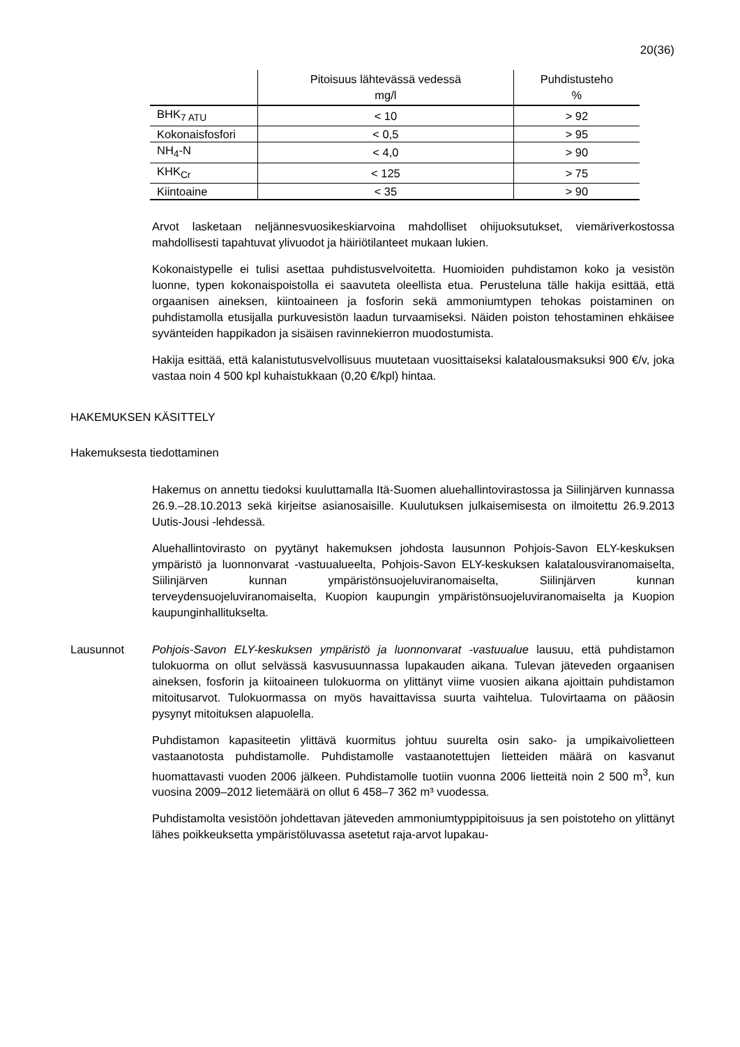20(36)
| | Pitoisuus lähtevässä vedessä mg/l | Puhdistusteho % |
| --- | --- | --- |
| BHK<sub>7 ATU</sub> | < 10 | > 92 |
| Kokonaisfosfori | < 0,5 | > 95 |
| NH<sub>4</sub>-N | < 4,0 | > 90 |
| KHK<sub>Cr</sub> | < 125 | > 75 |
| Kiintoaine | < 35 | > 90 |
Arvot lasketaan neljännesvuosikeskiarvoina mahdolliset ohijuoksutukset, viemäriverkostossa mahdollisesti tapahtuvat ylivuodot ja häiriötilanteet mukaan lukien.
Kokonaistypelle ei tulisi asettaa puhdistusvelvoitetta. Huomioiden puhdistamon koko ja vesistön luonne, typen kokonaispoistolla ei saavuteta oleellista etua. Perusteluna tälle hakija esittää, että orgaanisen aineksen, kiintoaineen ja fosforin sekä ammoniumtypen tehokas poistaminen on puhdistamolla etusijalla purkuvesistön laadun turvaamiseksi. Näiden poiston tehostaminen ehkäisee syvänteiden happikadon ja sisäisen ravinnekierron muodostumista.
Hakija esittää, että kalanistutusvelvollisuus muutetaan vuosittaiseksi kalatalousmaksuksi 900 €/v, joka vastaa noin 4 500 kpl kuhaistukkaan (0,20 €/kpl) hintaa.
HAKEMUKSEN KÄSITTELY
Hakemuksesta tiedottaminen
Hakemus on annettu tiedoksi kuuluttamalla Itä-Suomen aluehallintovirastossa ja Siilinjärven kunnassa 26.9.–28.10.2013 sekä kirjeitse asianosaisille. Kuulutuksen julkaisemisesta on ilmoitettu 26.9.2013 Uutis-Jousi -lehdessä.
Aluehallintovirasto on pyytänyt hakemuksen johdosta lausunnon Pohjois-Savon ELY-keskuksen ympäristö ja luonnonvarat -vastuualueelta, Pohjois-Savon ELY-keskuksen kalatalousviranomaiselta, Siilinjärven kunnan ympäristönsuojeluviranomaiselta, Siilinjärven kunnan terveydensuojeluviranomaiselta, Kuopion kaupungin ympäristönsuojeluviranomaiselta ja Kuopion kaupunginhallitukselta.
Lausunnot Pohjois-Savon ELY-keskuksen ympäristö ja luonnonvarat -vastuualue lausuu, että puhdistamon tulokuorma on ollut selvässä kasvusuunnassa lupakauden aikana. Tulevan jäteveden orgaanisen aineksen, fosforin ja kiitoaineen tulokuorma on ylittänyt viime vuosien aikana ajoittain puhdistamon mitoitusarvot. Tulokuormassa on myös havaittavissa suurta vaihtelua. Tulovirtaama on pääosin pysynyt mitoituksen alapuolella.
Puhdistamon kapasiteetin ylittävä kuormitus johtuu suurelta osin sako- ja umpikaivolietteen vastaanotosta puhdistamolle. Puhdistamolle vastaanotettujen lietteiden määrä on kasvanut huomattavasti vuoden 2006 jälkeen. Puhdistamolle tuotiin vuonna 2006 lietteitä noin 2 500 m<sup>3</sup>, kun vuosina 2009–2012 lietemäärä on ollut 6 458–7 362 m³ vuodessa.
Puhdistamolta vesistöön johdettavan jäteveden ammoniumtyppipitoisuus ja sen poistoteho on ylittänyt lähes poikkeuksetta ympäristöluvassa asetetut raja-arvot lupakau-